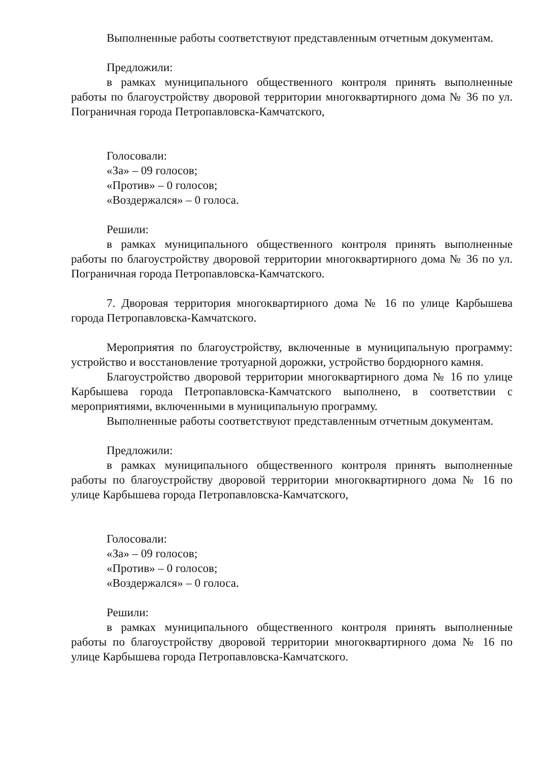Выполненные работы соответствуют представленным отчетным документам.
Предложили:
в рамках муниципального общественного контроля принять выполненные работы по благоустройству дворовой территории многоквартирного дома № 36 по ул. Пограничная города Петропавловска-Камчатского,
Голосовали:
«За» – 09 голосов;
«Против» – 0 голосов;
«Воздержался» – 0 голоса.
Решили:
в рамках муниципального общественного контроля принять выполненные работы по благоустройству дворовой территории многоквартирного дома № 36 по ул. Пограничная города Петропавловска-Камчатского.
7. Дворовая территория многоквартирного дома № 16 по улице Карбышева города Петропавловска-Камчатского.
Мероприятия по благоустройству, включенные в муниципальную программу: устройство и восстановление тротуарной дорожки, устройство бордюрного камня.
Благоустройство дворовой территории многоквартирного дома № 16 по улице Карбышева города Петропавловска-Камчатского выполнено, в соответствии с мероприятиями, включенными в муниципальную программу.
Выполненные работы соответствуют представленным отчетным документам.
Предложили:
в рамках муниципального общественного контроля принять выполненные работы по благоустройству дворовой территории многоквартирного дома № 16 по улице Карбышева города Петропавловска-Камчатского,
Голосовали:
«За» – 09 голосов;
«Против» – 0 голосов;
«Воздержался» – 0 голоса.
Решили:
в рамках муниципального общественного контроля принять выполненные работы по благоустройству дворовой территории многоквартирного дома № 16 по улице Карбышева города Петропавловска-Камчатского.